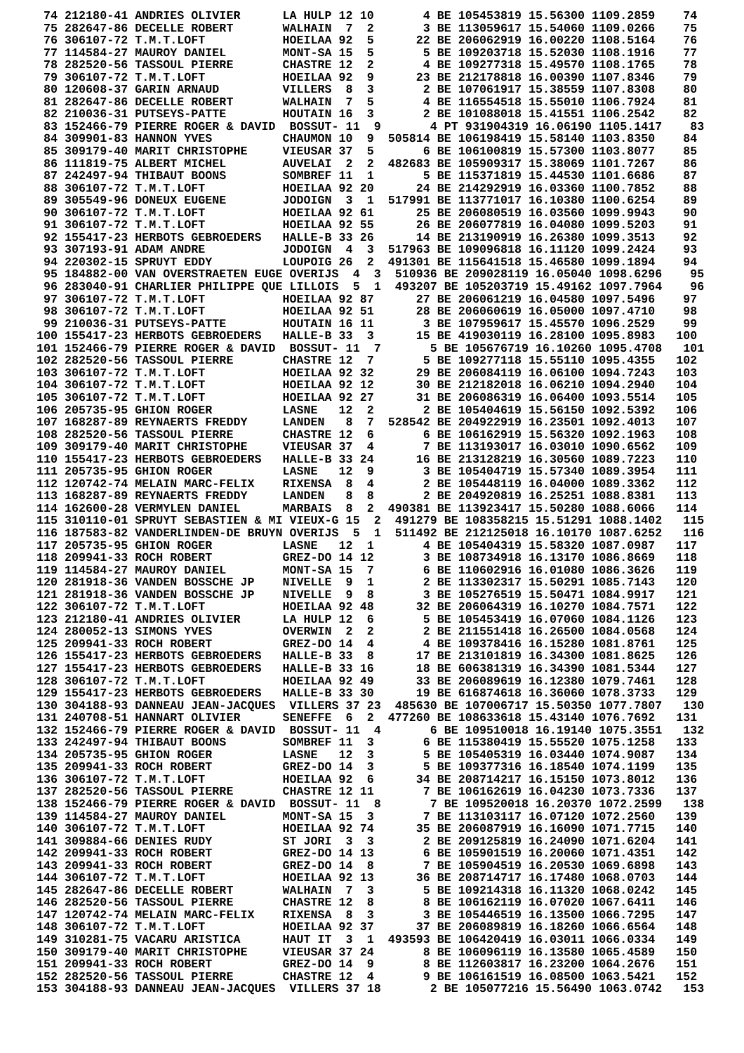74 212180-41 ANDRIES OLIVIER      LA HULP 12 10       4 BE 105453819 15.56300 1109.2859    74
 75 282647-86 DECELLE ROBERT       WALHAIN  7  2       3 BE 113059617 15.54060 1109.0266    75
 76 306107-72 T.M.T.LOFT           HOEILAA 92  5      22 BE 206062919 16.00220 1108.5164    76
 77 114584-27 MAUROY DANIEL        MONT-SA 15  5       5 BE 109203718 15.52030 1108.1916    77
 78 282520-56 TASSOUL PIERRE       CHASTRE 12  2       4 BE 109277318 15.49570 1108.1765    78
 79 306107-72 T.M.T.LOFT           HOEILAA 92  9      23 BE 212178818 16.00390 1107.8346    79
 80 120608-37 GARIN ARNAUD         VILLERS  8  3       2 BE 107061917 15.38559 1107.8308    80
 81 282647-86 DECELLE ROBERT       WALHAIN  7  5       4 BE 116554518 15.55010 1106.7924    81
 82 210036-31 PUTSEYS-PATTE        HOUTAIN 16  3       2 BE 101088018 15.41551 1106.2542    82
 83 152466-79 PIERRE ROGER & DAVID  BOSSUT- 11  9       4 PT 931904319 16.06190 1105.1417    83
 84 309901-83 HANNON YVES          CHAUMON 10  9  505814 BE 106198419 15.58140 1103.8350    84
 85 309179-40 MARIT CHRISTOPHE     VIEUSAR 37  5       6 BE 106100819 15.57300 1103.8077    85
 86 111819-75 ALBERT MICHEL        AUVELAI  2  2  482683 BE 105909317 15.38069 1101.7267    86
 87 242497-94 THIBAUT BOONS        SOMBREF 11  1       5 BE 115371819 15.44530 1101.6686    87
 88 306107-72 T.M.T.LOFT           HOEILAA 92 20      24 BE 214292919 16.03360 1100.7852    88
 89 305549-96 DONEUX EUGENE        JODOIGN  3  1  517991 BE 113771017 16.10380 1100.6254    89
 90 306107-72 T.M.T.LOFT           HOEILAA 92 61      25 BE 206080519 16.03560 1099.9943    90
 91 306107-72 T.M.T.LOFT           HOEILAA 92 55      26 BE 206077819 16.04080 1099.5203    91
 92 155417-23 HERBOTS GEBROEDERS   HALLE-B 33 26      14 BE 213190919 16.26380 1099.3513    92
 93 307193-91 ADAM ANDRE           JODOIGN  4  3  517963 BE 109096818 16.11120 1099.2424    93
 94 220302-15 SPRUYT EDDY          LOUPOIG 26  2  491301 BE 115641518 15.46580 1099.1894    94
 95 184882-00 VAN OVERSTRAETEN EUGE OVERIJS  4  3  510936 BE 209028119 16.05040 1098.6296    95
 96 283040-91 CHARLIER PHILIPPE QUE LILLOIS  5  1  493207 BE 105203719 15.49162 1097.7964    96
 97 306107-72 T.M.T.LOFT           HOEILAA 92 87      27 BE 206061219 16.04580 1097.5496    97
 98 306107-72 T.M.T.LOFT           HOEILAA 92 51      28 BE 206060619 16.05000 1097.4710    98
 99 210036-31 PUTSEYS-PATTE        HOUTAIN 16 11       3 BE 107959617 15.45570 1096.2529    99
100 155417-23 HERBOTS GEBROEDERS   HALLE-B 33  3      15 BE 419030119 16.28100 1095.8983   100
101 152466-79 PIERRE ROGER & DAVID  BOSSUT- 11  7       5 BE 105676719 16.10260 1095.4708   101
102 282520-56 TASSOUL PIERRE       CHASTRE 12  7       5 BE 109277118 15.55110 1095.4355   102
103 306107-72 T.M.T.LOFT           HOEILAA 92 32      29 BE 206084119 16.06100 1094.7243   103
104 306107-72 T.M.T.LOFT           HOEILAA 92 12      30 BE 212182018 16.06210 1094.2940   104
105 306107-72 T.M.T.LOFT           HOEILAA 92 27      31 BE 206086319 16.06400 1093.5514   105
106 205735-95 GHION ROGER          LASNE   12  2       2 BE 105404619 15.56150 1092.5392   106
107 168287-89 REYNAERTS FREDDY     LANDEN   8  7  528542 BE 204922919 16.23501 1092.4013   107
108 282520-56 TASSOUL PIERRE       CHASTRE 12  6       6 BE 106162919 15.56320 1092.1963   108
109 309179-40 MARIT CHRISTOPHE     VIEUSAR 37  4       7 BE 113193017 16.03010 1090.6562   109
110 155417-23 HERBOTS GEBROEDERS   HALLE-B 33 24      16 BE 213128219 16.30560 1089.7223   110
111 205735-95 GHION ROGER          LASNE   12  9       3 BE 105404719 15.57340 1089.3954   111
112 120742-74 MELAIN MARC-FELIX    RIXENSA  8  4       2 BE 105448119 16.04000 1089.3362   112
113 168287-89 REYNAERTS FREDDY     LANDEN   8  8       2 BE 204920819 16.25251 1088.8381   113
114 162600-28 VERMYLEN DANIEL      MARBAIS  8  2  490381 BE 113923417 15.50280 1088.6066   114
115 310110-01 SPRUYT SEBASTIEN & MI VIEUX-G 15  2  491279 BE 108358215 15.51291 1088.1402   115
116 187583-82 VANDERLINDEN-DE BRUYN OVERIJS  5  1  511492 BE 212125018 16.10170 1087.6252   116
117 205735-95 GHION ROGER          LASNE   12  1       4 BE 105404319 15.58320 1087.0987   117
118 209941-33 ROCH ROBERT          GREZ-DO 14 12       3 BE 108734918 16.13170 1086.8669   118
119 114584-27 MAUROY DANIEL        MONT-SA 15  7       6 BE 110602916 16.01080 1086.3626   119
120 281918-36 VANDEN BOSSCHE JP    NIVELLE  9  1       2 BE 113302317 15.50291 1085.7143   120
121 281918-36 VANDEN BOSSCHE JP    NIVELLE  9  8       3 BE 105276519 15.50471 1084.9917   121
122 306107-72 T.M.T.LOFT           HOEILAA 92 48      32 BE 206064319 16.10270 1084.7571   122
123 212180-41 ANDRIES OLIVIER      LA HULP 12  6       5 BE 105453419 16.07060 1084.1126   123
124 280052-13 SIMONS YVES          OVERWIN  2  2       2 BE 211551418 16.26500 1084.0568   124
125 209941-33 ROCH ROBERT          GREZ-DO 14  4       4 BE 109378416 16.15280 1081.8761   125
126 155417-23 HERBOTS GEBROEDERS   HALLE-B 33  8      17 BE 213101819 16.34300 1081.8625   126
127 155417-23 HERBOTS GEBROEDERS   HALLE-B 33 16      18 BE 606381319 16.34390 1081.5344   127
128 306107-72 T.M.T.LOFT           HOEILAA 92 49      33 BE 206089619 16.12380 1079.7461   128
129 155417-23 HERBOTS GEBROEDERS   HALLE-B 33 30      19 BE 616874618 16.36060 1078.3733   129
130 304188-93 DANNEAU JEAN-JACQUES  VILLERS 37 23  485630 BE 107006717 15.50350 1077.7807   130
131 240708-51 HANNART OLIVIER      SENEFFE  6  2  477260 BE 108633618 15.43140 1076.7692   131
132 152466-79 PIERRE ROGER & DAVID  BOSSUT- 11  4       6 BE 109510018 16.19140 1075.3551   132
133 242497-94 THIBAUT BOONS        SOMBREF 11  3       6 BE 115380419 15.55520 1075.1258   133
134 205735-95 GHION ROGER          LASNE   12  3       5 BE 105405319 16.03440 1074.9087   134
135 209941-33 ROCH ROBERT          GREZ-DO 14  3       5 BE 109377316 16.18540 1074.1199   135
136 306107-72 T.M.T.LOFT           HOEILAA 92  6      34 BE 208714217 16.15150 1073.8012   136
137 282520-56 TASSOUL PIERRE       CHASTRE 12 11       7 BE 106162619 16.04230 1073.7336   137
138 152466-79 PIERRE ROGER & DAVID  BOSSUT- 11  8       7 BE 109520018 16.20370 1072.2599   138
139 114584-27 MAUROY DANIEL        MONT-SA 15  3       7 BE 113103117 16.07120 1072.2560   139
140 306107-72 T.M.T.LOFT           HOEILAA 92 74      35 BE 206087919 16.16090 1071.7715   140
141 309884-66 DENIES RUDY          ST JORI  3  3       2 BE 209125819 16.24090 1071.6204   141
142 209941-33 ROCH ROBERT          GREZ-DO 14 13       6 BE 105901519 16.20060 1071.4351   142
143 209941-33 ROCH ROBERT          GREZ-DO 14  8       7 BE 105904519 16.20530 1069.6898   143
144 306107-72 T.M.T.LOFT           HOEILAA 92 13      36 BE 208714717 16.17480 1068.0703   144
145 282647-86 DECELLE ROBERT       WALHAIN  7  3       5 BE 109214318 16.11320 1068.0242   145
146 282520-56 TASSOUL PIERRE       CHASTRE 12  8       8 BE 106162119 16.07020 1067.6411   146
147 120742-74 MELAIN MARC-FELIX    RIXENSA  8  3       3 BE 105446519 16.13500 1066.7295   147
148 306107-72 T.M.T.LOFT           HOEILAA 92 37      37 BE 206089819 16.18260 1066.6564   148
149 310281-75 VACARU ARISTICA      HAUT IT  3  1  493593 BE 106420419 16.03011 1066.0334   149
150 309179-40 MARIT CHRISTOPHE     VIEUSAR 37 24       8 BE 106096119 16.13580 1065.4589   150
151 209941-33 ROCH ROBERT          GREZ-DO 14  9       8 BE 112603817 16.23200 1064.2676   151
152 282520-56 TASSOUL PIERRE       CHASTRE 12  4       9 BE 106161519 16.08500 1063.5421   152
153 304188-93 DANNEAU JEAN-JACQUES  VILLERS 37 18       2 BE 105077216 15.56490 1063.0742   153